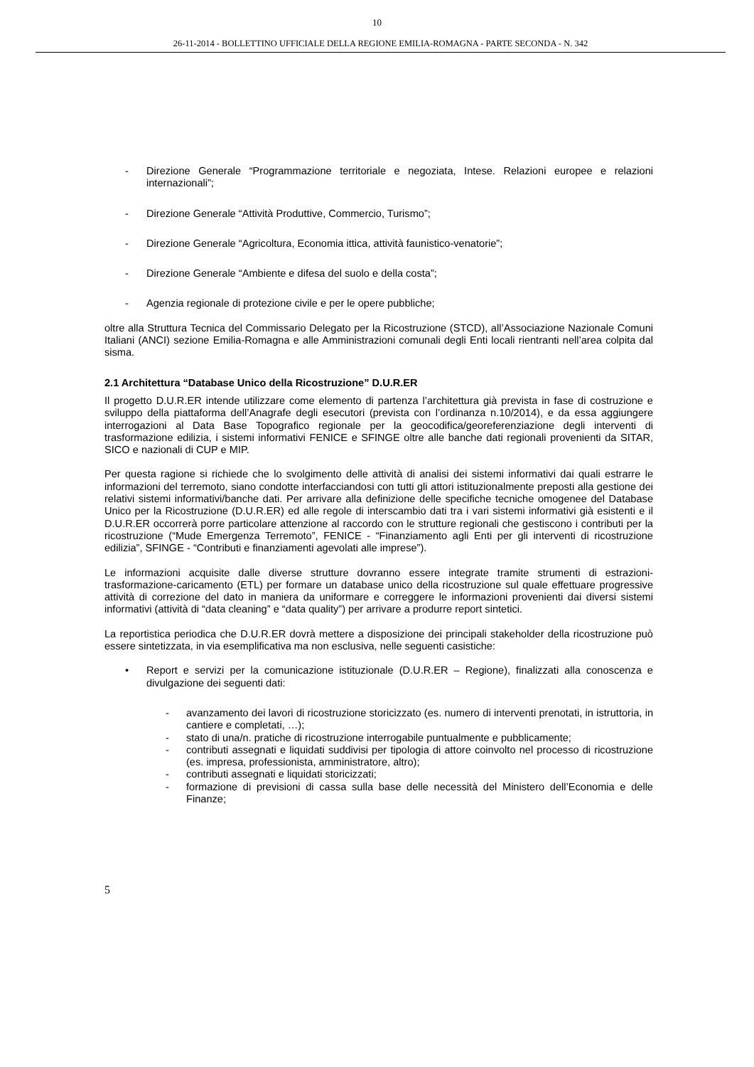10
26-11-2014 - BOLLETTINO UFFICIALE DELLA REGIONE EMILIA-ROMAGNA - PARTE SECONDA - N. 342
- Direzione Generale “Programmazione territoriale e negoziata, Intese. Relazioni europee e relazioni internazionali”;
- Direzione Generale “Attività Produttive, Commercio, Turismo”;
- Direzione Generale “Agricoltura, Economia ittica, attività faunistico-venatorie”;
- Direzione Generale “Ambiente e difesa del suolo e della costa”;
- Agenzia regionale di protezione civile e per le opere pubbliche;
oltre alla Struttura Tecnica del Commissario Delegato per la Ricostruzione (STCD), all’Associazione Nazionale Comuni Italiani (ANCI) sezione Emilia-Romagna e alle Amministrazioni comunali degli Enti locali rientranti nell’area colpita dal sisma.
2.1 Architettura “Database Unico della Ricostruzione” D.U.R.ER
Il progetto D.U.R.ER intende utilizzare come elemento di partenza l’architettura già prevista in fase di costruzione e sviluppo della piattaforma dell’Anagrafe degli esecutori (prevista con l’ordinanza n.10/2014), e da essa aggiungere interrogazioni al Data Base Topografico regionale per la geocodifica/georeferenziazione degli interventi di trasformazione edilizia, i sistemi informativi FENICE e SFINGE oltre alle banche dati regionali provenienti da SITAR, SICO e nazionali di CUP e MIP.
Per questa ragione si richiede che lo svolgimento delle attività di analisi dei sistemi informativi dai quali estrarre le informazioni del terremoto, siano condotte interfacciandosi con tutti gli attori istituzionalmente preposti alla gestione dei relativi sistemi informativi/banche dati. Per arrivare alla definizione delle specifiche tecniche omogenee del Database Unico per la Ricostruzione (D.U.R.ER) ed alle regole di interscambio dati tra i vari sistemi informativi già esistenti e il D.U.R.ER occorrerà porre particolare attenzione al raccordo con le strutture regionali che gestiscono i contributi per la ricostruzione (“Mude Emergenza Terremoto”, FENICE - “Finanziamento agli Enti per gli interventi di ricostruzione edilizia”, SFINGE - “Contributi e finanziamenti agevolati alle imprese”).
Le informazioni acquisite dalle diverse strutture dovranno essere integrate tramite strumenti di estrazioni-trasformazione-caricamento (ETL) per formare un database unico della ricostruzione sul quale effettuare progressive attività di correzione del dato in maniera da uniformare e correggere le informazioni provenienti dai diversi sistemi informativi (attività di “data cleaning” e “data quality”) per arrivare a produrre report sintetici.
La reportistica periodica che D.U.R.ER dovrà mettere a disposizione dei principali stakeholder della ricostruzione può essere sintetizzata, in via esemplificativa ma non esclusiva, nelle seguenti casistiche:
• Report e servizi per la comunicazione istituzionale (D.U.R.ER – Regione), finalizzati alla conoscenza e divulgazione dei seguenti dati:
- avanzamento dei lavori di ricostruzione storicizzato (es. numero di interventi prenotati, in istruttoria, in cantiere e completati, …);
- stato di una/n. pratiche di ricostruzione interrogabile puntualmente e pubblicamente;
- contributi assegnati e liquidati suddivisi per tipologia di attore coinvolto nel processo di ricostruzione (es. impresa, professionista, amministratore, altro);
- contributi assegnati e liquidati storicizzati;
- formazione di previsioni di cassa sulla base delle necessità del Ministero dell’Economia e delle Finanze;
5